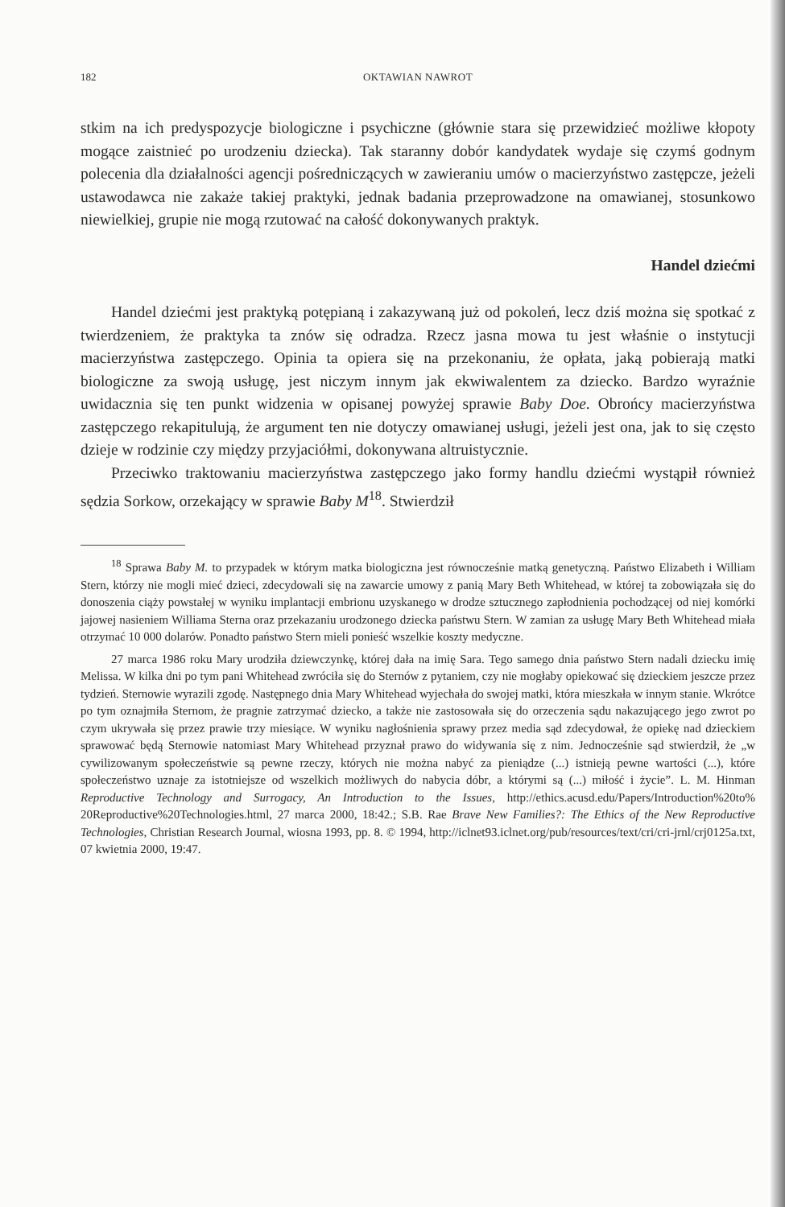182 OKTAWIAN NAWROT
stkim na ich predyspozycje biologiczne i psychiczne (głównie stara się przewidzieć możliwe kłopoty mogące zaistnieć po urodzeniu dziecka). Tak staranny dobór kandydatek wydaje się czymś godnym polecenia dla działalności agencji pośredniczących w zawieraniu umów o macierzyństwo zastępcze, jeżeli ustawodawca nie zakaże takiej praktyki, jednak badania przeprowadzone na omawianej, stosunkowo niewielkiej, grupie nie mogą rzutować na całość dokonywanych praktyk.
Handel dziećmi
Handel dziećmi jest praktyką potępianą i zakazywaną już od pokoleń, lecz dziś można się spotkać z twierdzeniem, że praktyka ta znów się odradza. Rzecz jasna mowa tu jest właśnie o instytucji macierzyństwa zastępczego. Opinia ta opiera się na przekonaniu, że opłata, jaką pobierają matki biologiczne za swoją usługę, jest niczym innym jak ekwiwalentem za dziecko. Bardzo wyraźnie uwidacznia się ten punkt widzenia w opisanej powyżej sprawie Baby Doe. Obrońcy macierzyństwa zastępczego rekapitulują, że argument ten nie dotyczy omawianej usługi, jeżeli jest ona, jak to się często dzieje w rodzinie czy między przyjaciółmi, dokonywana altruistycznie.
Przeciwko traktowaniu macierzyństwa zastępczego jako formy handlu dziećmi wystąpił również sędzia Sorkow, orzekający w sprawie Baby M<sup>18</sup>. Stwierdził
<sup>18</sup> Sprawa Baby M. to przypadek w którym matka biologiczna jest równocześnie matką genetyczną. Państwo Elizabeth i William Stern, którzy nie mogli mieć dzieci, zdecydowali się na zawarcie umowy z panią Mary Beth Whitehead, w której ta zobowiązała się do donoszenia ciąży powstałej w wyniku implantacji embrionu uzyskanego w drodze sztucznego zapłodnienia pochodzącej od niej komórki jajowej nasieniem Williama Sterna oraz przekazaniu urodzonego dziecka państwu Stern. W zamian za usługę Mary Beth Whitehead miała otrzymać 10 000 dolarów. Ponadto państwo Stern mieli ponieść wszelkie koszty medyczne.
27 marca 1986 roku Mary urodziła dziewczynkę, której dała na imię Sara. Tego samego dnia państwo Stern nadali dziecku imię Melissa. W kilka dni po tym pani Whitehead zwróciła się do Sternów z pytaniem, czy nie mogłaby opiekować się dzieckiem jeszcze przez tydzień. Sternowie wyrazili zgodę. Następnego dnia Mary Whitehead wyjechała do swojej matki, która mieszkała w innym stanie. Wkrótce po tym oznajmiła Sternom, że pragnie zatrzymać dziecko, a także nie zastosowała się do orzeczenia sądu nakazującego jego zwrot po czym ukrywała się przez prawie trzy miesiące. W wyniku nagłośnienia sprawy przez media sąd zdecydował, że opiekę nad dzieckiem sprawować będą Sternowie natomiast Mary Whitehead przyznał prawo do widywania się z nim. Jednocześnie sąd stwierdził, że „w cywilizowanym społeczeństwie są pewne rzeczy, których nie można nabyć za pieniądze (...) istnieją pewne wartości (...), które społeczeństwo uznaje za istotniejsze od wszelkich możliwych do nabycia dóbr, a którymi są (...) miłość i życie”. L. M. Hinman Reproductive Technology and Surrogacy, An Introduction to the Issues, http://ethics.acusd.edu/Papers/Introduction%20to% 20Reproductive%20Technologies.html, 27 marca 2000, 18:42.; S.B. Rae Brave New Families?: The Ethics of the New Reproductive Technologies, Christian Research Journal, wiosna 1993, pp. 8. © 1994, http://iclnet93.iclnet.org/pub/resources/text/cri/cri-jrnl/crj0125a.txt, 07 kwietnia 2000, 19:47.